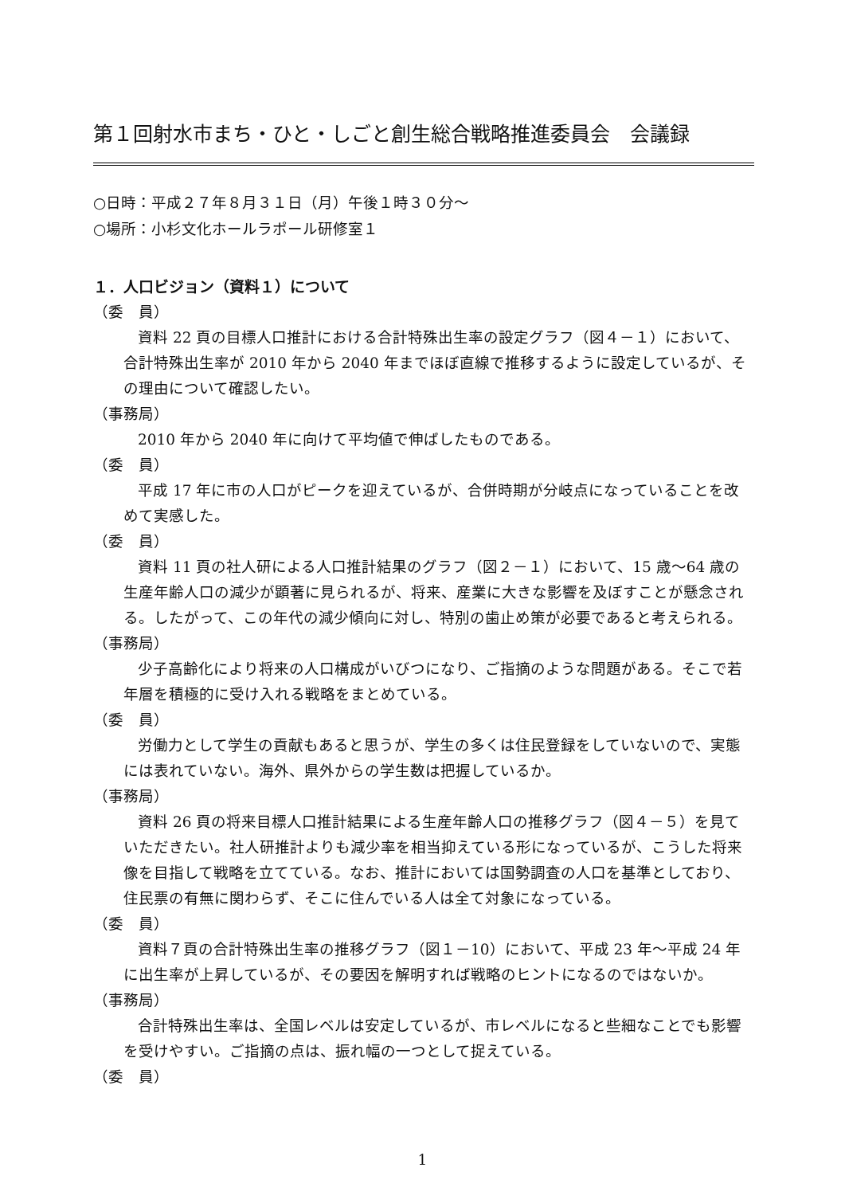第１回射水市まち・ひと・しごと創生総合戦略推進委員会　会議録
○日時：平成２７年８月３１日（月）午後１時３０分～
○場所：小杉文化ホールラポール研修室１
１．人口ビジョン（資料１）について
（委　員）
資料 22 頁の目標人口推計における合計特殊出生率の設定グラフ（図４－１）において、合計特殊出生率が 2010 年から 2040 年までほぼ直線で推移するように設定しているが、その理由について確認したい。
（事務局）
2010 年から 2040 年に向けて平均値で伸ばしたものである。
（委　員）
平成 17 年に市の人口がピークを迎えているが、合併時期が分岐点になっていることを改めて実感した。
（委　員）
資料 11 頁の社人研による人口推計結果のグラフ（図２－１）において、15 歳～64 歳の生産年齢人口の減少が顕著に見られるが、将来、産業に大きな影響を及ぼすことが懸念される。したがって、この年代の減少傾向に対し、特別の歯止め策が必要であると考えられる。
（事務局）
少子高齢化により将来の人口構成がいびつになり、ご指摘のような問題がある。そこで若年層を積極的に受け入れる戦略をまとめている。
（委　員）
労働力として学生の貢献もあると思うが、学生の多くは住民登録をしていないので、実態には表れていない。海外、県外からの学生数は把握しているか。
（事務局）
資料 26 頁の将来目標人口推計結果による生産年齢人口の推移グラフ（図４－５）を見ていただきたい。社人研推計よりも減少率を相当抑えている形になっているが、こうした将来像を目指して戦略を立てている。なお、推計においては国勢調査の人口を基準としており、住民票の有無に関わらず、そこに住んでいる人は全て対象になっている。
（委　員）
資料７頁の合計特殊出生率の推移グラフ（図１－10）において、平成 23 年～平成 24 年に出生率が上昇しているが、その要因を解明すれば戦略のヒントになるのではないか。
（事務局）
合計特殊出生率は、全国レベルは安定しているが、市レベルになると些細なことでも影響を受けやすい。ご指摘の点は、振れ幅の一つとして捉えている。
（委　員）
1